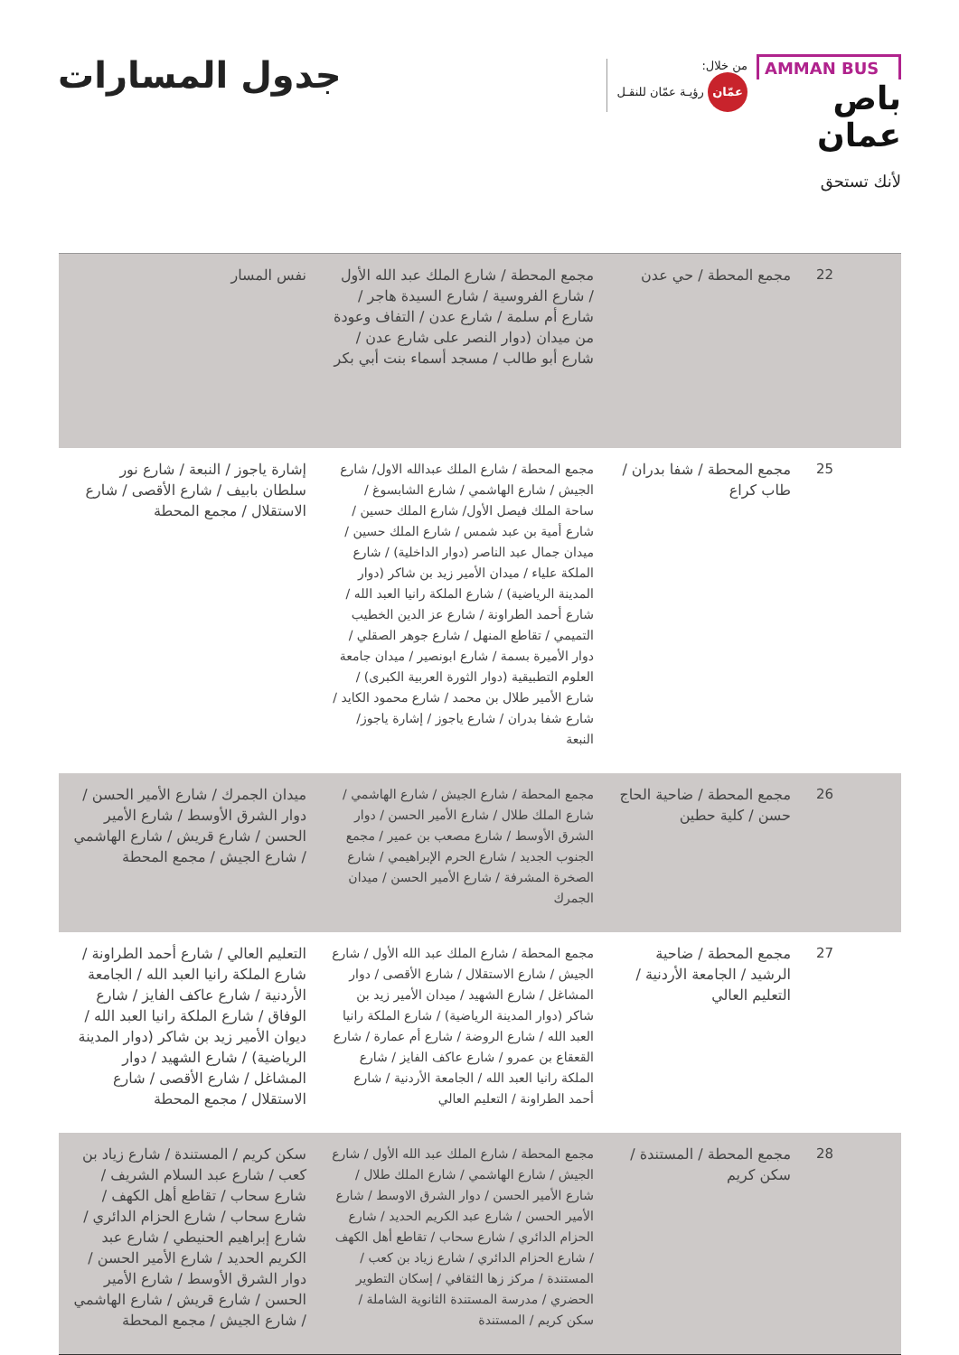AMMAN BUS
باص عمان
من خلال:
عمّان رؤيـة عمّان للنقـل
لأنك تستحق
جدول المسارات
| 22 | مجمع المحطة / حي عدن | مجمع المحطة / شارع الملك عبد الله الأول / شارع الفروسية / شارع السيدة هاجر / شارع أم سلمة / شارع عدن / التفاف وعودة من ميدان (دوار النصر على شارع عدن / شارع أبو طالب / مسجد أسماء بنت أبي بكر | نفس المسار |
| 25 | مجمع المحطة / شفا بدران / طاب كراع | مجمع المحطة / شارع الملك عبدالله الاول/ شارع الجيش / شارع الهاشمي / شارع الشابسوغ / ساحة الملك فيصل الأول/ شارع الملك حسين / شارع أمية بن عبد شمس / شارع الملك حسين / ميدان جمال عبد الناصر (دوار الداخلية) / شارع الملكة علياء / ميدان الأمير زيد بن شاكر (دوار المدينة الرياضية) / شارع الملكة رانيا العبد الله / شارع أحمد الطراونة / شارع عز الدين الخطيب التميمي / تقاطع المنهل / شارع جوهر الصقلي / دوار الأميرة بسمة / شارع ابونصير / ميدان جامعة العلوم التطبيقية (دوار الثورة العربية الكبرى) / شارع الأمير طلال بن محمد / شارع محمود الكايد / شارع شفا بدران / شارع ياجوز / إشارة ياجوز/ النبعة | إشارة ياجوز / النبعة / شارع نور سلطان بابيف / شارع الأقصى / شارع الاستقلال / مجمع المحطة |
| 26 | مجمع المحطة / ضاحية الحاج حسن / كلية حطين | مجمع المحطة / شارع الجيش / شارع الهاشمي / شارع الملك طلال / شارع الأمير الحسن / دوار الشرق الأوسط / شارع مصعب بن عمير / مجمع الجنوب الجديد / شارع الحرم الإبراهيمي / شارع الصخرة المشرفة / شارع الأمير الحسن / ميدان الجمرك | ميدان الجمرك / شارع الأمير الحسن / دوار الشرق الأوسط / شارع الأمير الحسن / شارع قريش / شارع الهاشمي / شارع الجيش / مجمع المحطة |
| 27 | مجمع المحطة / ضاحية الرشيد / الجامعة الأردنية / التعليم العالي | مجمع المحطة / شارع الملك عبد الله الأول / شارع الجيش / شارع الاستقلال / شارع الأقصى / دوار المشاغل / شارع الشهيد / ميدان الأمير زيد بن شاكر (دوار المدينة الرياضية) / شارع الملكة رانيا العبد الله / شارع الروضة / شارع أم عمارة / شارع القعقاع بن عمرو / شارع عاكف الفايز / شارع الملكة رانيا العبد الله / الجامعة الأردنية / شارع أحمد الطراونة / التعليم العالي | التعليم العالي / شارع أحمد الطراونة / شارع الملكة رانيا العبد الله / الجامعة الأردنية / شارع عاكف الفايز / شارع الوفاق / شارع الملكة رانيا العبد الله / ديوان الأمير زيد بن شاكر (دوار المدينة الرياضية) / شارع الشهيد / دوار المشاغل / شارع الأقصى / شارع الاستقلال / مجمع المحطة |
| 28 | مجمع المحطة / المستندة / سكن كريم | مجمع المحطة / شارع الملك عبد الله الأول / شارع الجيش / شارع الهاشمي / شارع الملك طلال / شارع الأمير الحسن / دوار الشرق الاوسط / شارع الأمير الحسن / شارع عبد الكريم الحديد / شارع الحزام الدائري / شارع سحاب / تقاطع أهل الكهف / شارع الحزام الدائري / شارع زياد بن كعب / المستندة / مركز زها الثقافي / إسكان التطوير الحضري / مدرسة المستندة الثانوية الشاملة / سكن كريم / المستندة | سكن كريم / المستندة / شارع زياد بن كعب / شارع عبد السلام الشريف / شارع سحاب / تقاطع أهل الكهف / شارع سحاب / شارع الحزام الدائري / شارع إبراهيم الحنيطي / شارع عبد الكريم الحديد / شارع الأمير الحسن / دوار الشرق الأوسط / شارع الأمير الحسن / شارع قريش / شارع الهاشمي / شارع الجيش / مجمع المحطة |